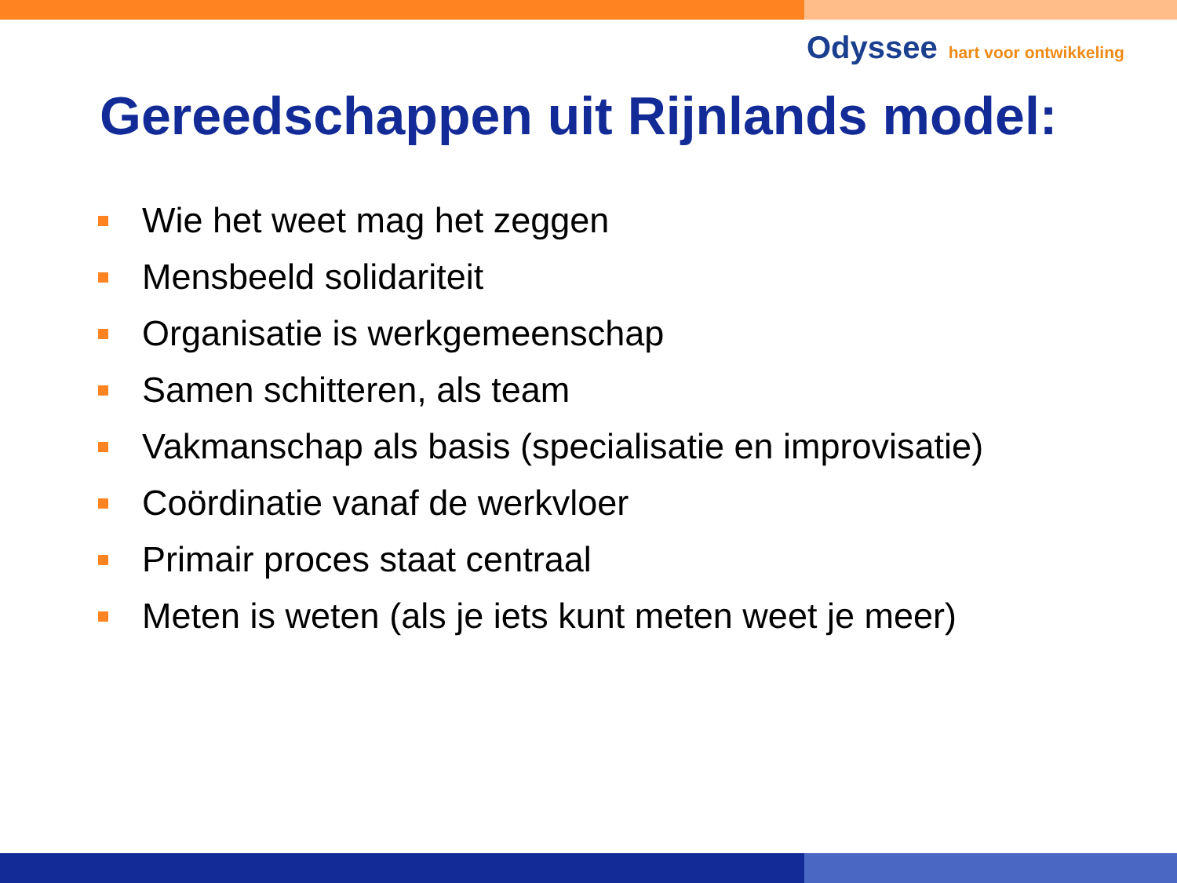Odyssee hart voor ontwikkeling
Gereedschappen uit Rijnlands model:
Wie het weet mag het zeggen
Mensbeeld solidariteit
Organisatie is werkgemeenschap
Samen schitteren, als team
Vakmanschap als basis (specialisatie en improvisatie)
Coördinatie vanaf de werkvloer
Primair proces staat centraal
Meten is weten (als je iets kunt meten weet je meer)